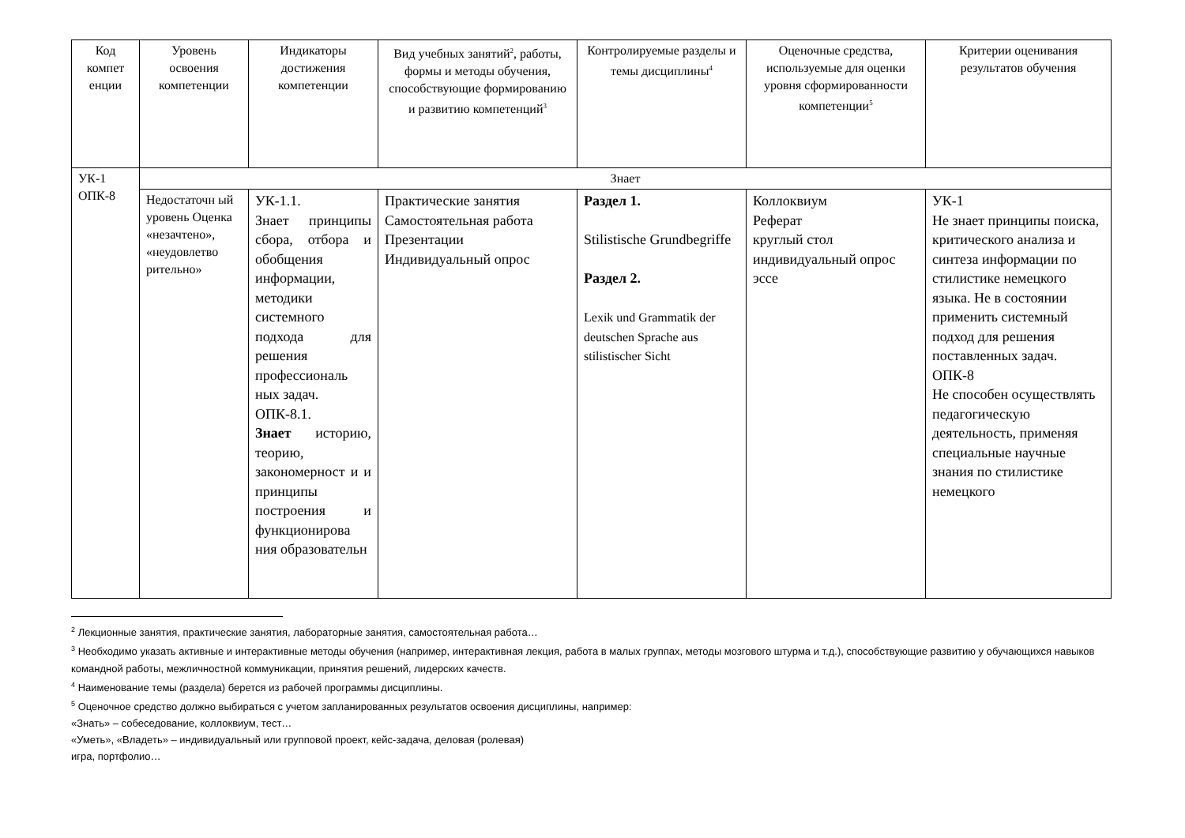| Код компет енции | Уровень освоения компетенции | Индикаторы достижения компетенции | Вид учебных занятий<sup>2</sup>, работы, формы и методы обучения, способствующие формированию и развитию компетенций<sup>3</sup> | Контролируемые разделы и темы дисциплины<sup>4</sup> | Оценочные средства, используемые для оценки уровня сформированности компетенции<sup>5</sup> | Критерии оценивания результатов обучения |
| --- | --- | --- | --- | --- | --- | --- |
| УК-1 ОПК-8 | Знает | | | | | |
| | Недостаточн ый уровень Оценка «незачтено», «неудовлетво рительно» | УК-1.1. Знает принципы сбора, отбора и обобщения информации, методики системного подхода для решения профессиональ ных задач. ОПК-8.1. Знает историю, теорию, закономерност и и принципы построения и функционирова ния образовательн | Практические занятия Самостоятельная работа Презентации Индивидуальный опрос | Раздел 1. Stilistische Grundbegriffe Раздел 2. Lexik und Grammatik der deutschen Sprache aus stilistischer Sicht | Коллоквиум Реферат круглый стол индивидуальный опрос эссе | УК-1 Не знает принципы поиска, критического анализа и синтеза информации по стилистике немецкого языка. Не в состоянии применить системный подход для решения поставленных задач. ОПК-8 Не способен осуществлять педагогическую деятельность, применяя специальные научные знания по стилистике немецкого |
<sup>2</sup> Лекционные занятия, практические занятия, лабораторные занятия, самостоятельная работа…
<sup>3</sup> Необходимо указать активные и интерактивные методы обучения (например, интерактивная лекция, работа в малых группах, методы мозгового штурма и т.д.), способствующие развитию у обучающихся навыков командной работы, межличностной коммуникации, принятия решений, лидерских качеств.
<sup>4</sup> Наименование темы (раздела) берется из рабочей программы дисциплины.
<sup>5</sup> Оценочное средство должно выбираться с учетом запланированных результатов освоения дисциплины, например:
«Знать» – собеседование, коллоквиум, тест…
«Уметь», «Владеть» – индивидуальный или групповой проект, кейс-задача, деловая (ролевая)
игра, портфолио…